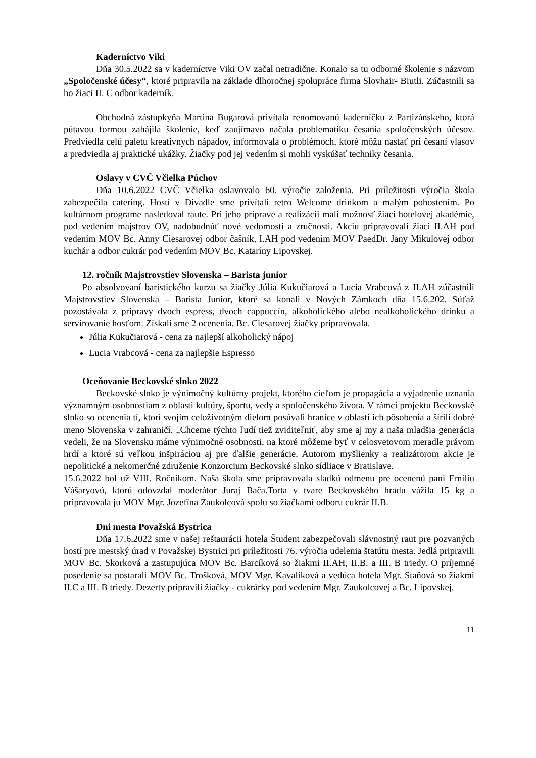Kaderníctvo Viki
Dňa 30.5.2022 sa v kaderníctve Viki OV začal netradične. Konalo sa tu odborné školenie s názvom „Spoločenské účesy“, ktoré pripravila na základe dlhoročnej spolupráce firma Slovhair- Biutli. Zúčastnili sa ho žiaci II. C odbor kaderník.
Obchodná zástupkyňa Martina Bugarová privítala renomovanú kaderníčku z Partizánskeho, ktorá pútavou formou zahájila školenie, keď zaujímavo načala problematiku česania spoločenských účesov. Predviedla celú paletu kreatívnych nápadov, informovala o problémoch, ktoré môžu nastať pri česaní vlasov a predviedla aj praktické ukážky. Žiačky pod jej vedením si mohli vyskúšať techniky česania.
Oslavy v CVČ Včielka Púchov
Dňa 10.6.2022 CVČ Včielka oslavovalo 60. výročie založenia. Pri príležitosti výročia škola zabezpečila catering. Hostí v Divadle sme privítali retro Welcome drinkom a malým pohostením. Po kultúrnom programe nasledoval raute. Pri jeho príprave a realizácii mali možnosť žiaci hotelovej akadémie, pod vedením majstrov OV, nadobudnúť nové vedomosti a zručnosti. Akciu pripravovali žiaci II.AH pod vedením MOV Bc. Anny Ciesarovej odbor čašník, I.AH pod vedením MOV PaedDr. Jany Mikulovej odbor kuchár a odbor cukrár pod vedením MOV Bc. Kataríny Lipovskej.
12. ročník Majstrovstiev Slovenska – Barista junior
Po absolvovaní baristického kurzu sa žiačky Júlia Kukučiarová a Lucia Vrabcová z II.AH zúčastnili Majstrovstiev Slovenska – Barista Junior, ktoré sa konali v Nových Zámkoch dňa 15.6.202. Súťaž pozostávala z prípravy dvoch espress, dvoch cappuccín, alkoholického alebo nealkoholického drinku a servírovanie hosťom. Získali sme 2 ocenenia. Bc. Ciesarovej žiačky pripravovala.
Júlia Kukučiarová - cena za najlepší alkoholický nápoj
Lucia Vrabcová - cena za najlepšie Espresso
Oceňovanie Beckovské slnko 2022
Beckovské slnko je výnimočný kultúrny projekt, ktorého cieľom je propagácia a vyjadrenie uznania významným osobnostiam z oblasti kultúry, športu, vedy a spoločenského života. V rámci projektu Beckovské slnko so ocenenia tí, ktorí svojím celoživotným dielom posúvali hranice v oblasti ich pôsobenia a šírili dobré meno Slovenska v zahraničí. „Chceme týchto ľudí tiež zviditeľniť, aby sme aj my a naša mladšia generácia vedeli, že na Slovensku máme výnimočné osobnosti, na ktoré môžeme byť v celosvetovom meradle právom hrdí a ktoré sú veľkou inšpiráciou aj pre ďalšie generácie. Autorom myšlienky a realizátorom akcie je nepolitické a nekomerčné združenie Konzorcium Beckovské slnko sídliace v Bratislave.
15.6.2022 bol už VIII. Ročníkom. Naša škola sme pripravovala sladkú odmenu pre ocenenú pani Emíliu Vášaryovú, ktorú odovzdal moderátor Juraj Bača.Torta v tvare Beckovského hradu vážila 15 kg a pripravovala ju MOV Mgr. Jozefína Zaukolcová spolu so žiačkami odboru cukrár II.B.
Dni mesta Považská Bystrica
Dňa 17.6.2022 sme v našej reštaurácii hotela Študent zabezpečovali slávnostný raut pre pozvaných hostí pre mestský úrad v Považskej Bystrici pri príležitosti 76. výročia udelenia štatútu mesta. Jedlá pripravili MOV Bc. Skorková a zastupujúca MOV Bc. Barcíková so žiakmi II.AH, II.B. a III. B triedy. O príjemné posedenie sa postarali MOV Bc. Trošková, MOV Mgr. Kavalíková a vedúca hotela Mgr. Staňová so žiakmi II.C a III. B triedy. Dezerty pripravili žiačky - cukrárky pod vedením Mgr. Zaukolcovej a Bc. Lipovskej.
11